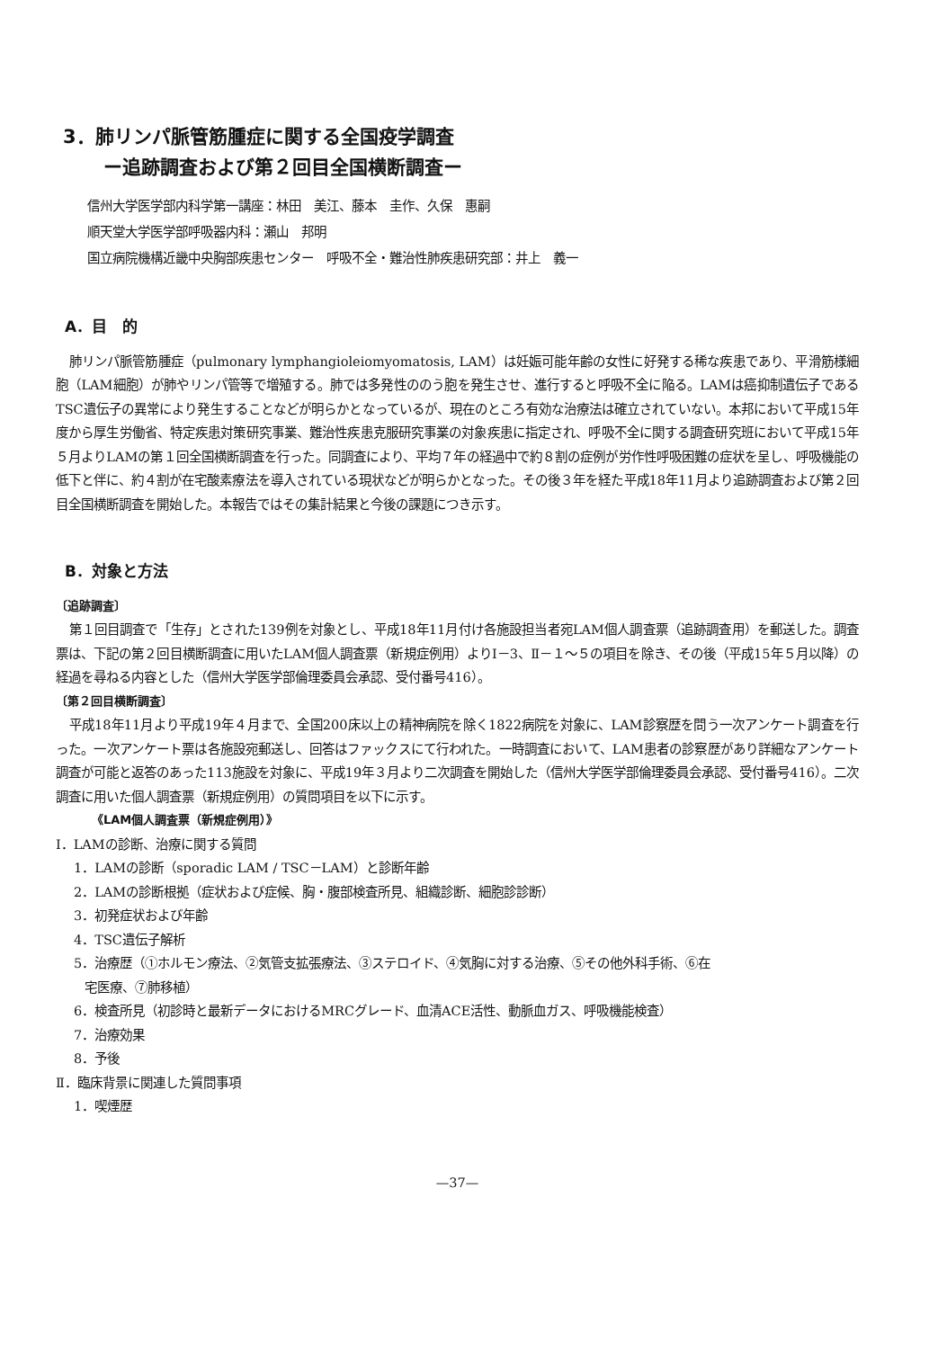3．肺リンパ脈管筋腫症に関する全国疫学調査
ー追跡調査および第２回目全国横断調査ー
信州大学医学部内科学第一講座：林田　美江、藤本　圭作、久保　惠嗣
順天堂大学医学部呼吸器内科：瀬山　邦明
国立病院機構近畿中央胸部疾患センター　呼吸不全・難治性肺疾患研究部：井上　義一
A．目　的
肺リンパ脈管筋腫症（pulmonary lymphangioleiomyomatosis, LAM）は妊娠可能年齢の女性に好発する稀な疾患であり、平滑筋様細胞（LAM細胞）が肺やリンパ管等で増殖する。肺では多発性ののう胞を発生させ、進行すると呼吸不全に陥る。LAMは癌抑制遺伝子であるTSC遺伝子の異常により発生することなどが明らかとなっているが、現在のところ有効な治療法は確立されていない。本邦において平成15年度から厚生労働省、特定疾患対策研究事業、難治性疾患克服研究事業の対象疾患に指定され、呼吸不全に関する調査研究班において平成15年５月よりLAMの第１回全国横断調査を行った。同調査により、平均７年の経過中で約８割の症例が労作性呼吸困難の症状を呈し、呼吸機能の低下と伴に、約４割が在宅酸素療法を導入されている現状などが明らかとなった。その後３年を経た平成18年11月より追跡調査および第２回目全国横断調査を開始した。本報告ではその集計結果と今後の課題につき示す。
B．対象と方法
〔追跡調査〕
第１回目調査で「生存」とされた139例を対象とし、平成18年11月付け各施設担当者宛LAM個人調査票（追跡調査用）を郵送した。調査票は、下記の第２回目横断調査に用いたLAM個人調査票（新規症例用）よりⅠ－3、Ⅱ－１～５の項目を除き、その後（平成15年５月以降）の経過を尋ねる内容とした（信州大学医学部倫理委員会承認、受付番号416）。
〔第２回目横断調査〕
平成18年11月より平成19年４月まで、全国200床以上の精神病院を除く1822病院を対象に、LAM診察歴を問う一次アンケート調査を行った。一次アンケート票は各施設宛郵送し、回答はファックスにて行われた。一時調査において、LAM患者の診察歴があり詳細なアンケート調査が可能と返答のあった113施設を対象に、平成19年３月より二次調査を開始した（信州大学医学部倫理委員会承認、受付番号416）。二次調査に用いた個人調査票（新規症例用）の質問項目を以下に示す。
《LAM個人調査票（新規症例用）》
Ⅰ．LAMの診断、治療に関する質問
1．LAMの診断（sporadic LAM / TSC－LAM）と診断年齢
2．LAMの診断根拠（症状および症候、胸・腹部検査所見、組織診断、細胞診診断）
3．初発症状および年齢
4．TSC遺伝子解析
5．治療歴（①ホルモン療法、②気管支拡張療法、③ステロイド、④気胸に対する治療、⑤その他外科手術、⑥在
宅医療、⑦肺移植）
6．検査所見（初診時と最新データにおけるMRCグレード、血清ACE活性、動脈血ガス、呼吸機能検査）
7．治療効果
8．予後
Ⅱ．臨床背景に関連した質問事項
1．喫煙歴
—37—